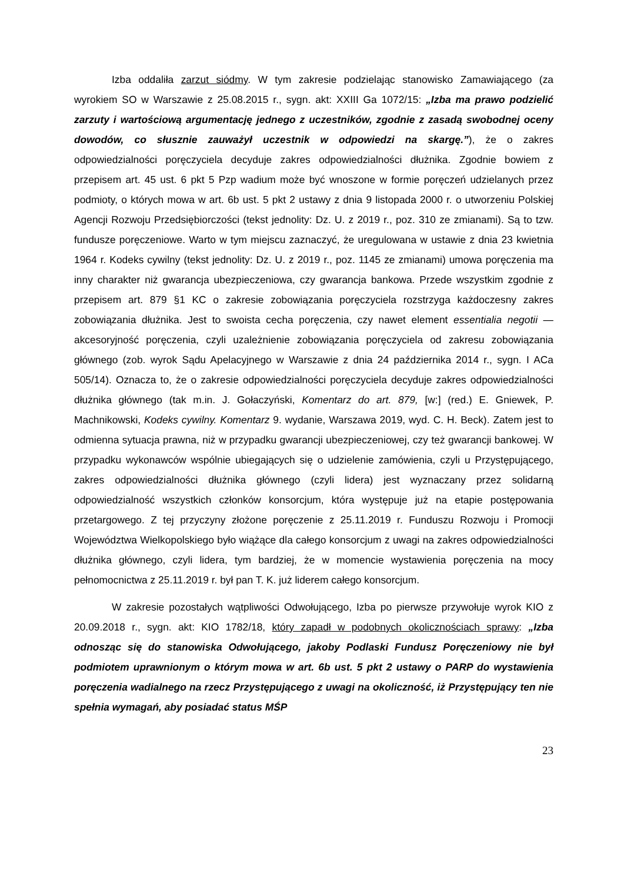Izba oddaliła zarzut siódmy. W tym zakresie podzielając stanowisko Zamawiającego (za wyrokiem SO w Warszawie z 25.08.2015 r., sygn. akt: XXIII Ga 1072/15: „Izba ma prawo podzielić zarzuty i wartościową argumentację jednego z uczestników, zgodnie z zasadą swobodnej oceny dowodów, co słusznie zauważył uczestnik w odpowiedzi na skargę.”), że o zakres odpowiedzialności poręczyciela decyduje zakres odpowiedzialności dłużnika. Zgodnie bowiem z przepisem art. 45 ust. 6 pkt 5 Pzp wadium może być wnoszone w formie poręczeń udzielanych przez podmioty, o których mowa w art. 6b ust. 5 pkt 2 ustawy z dnia 9 listopada 2000 r. o utworzeniu Polskiej Agencji Rozwoju Przedsiębiorczości (tekst jednolity: Dz. U. z 2019 r., poz. 310 ze zmianami). Są to tzw. fundusze poręczeniowe. Warto w tym miejscu zaznaczyć, że uregulowana w ustawie z dnia 23 kwietnia 1964 r. Kodeks cywilny (tekst jednolity: Dz. U. z 2019 r., poz. 1145 ze zmianami) umowa poręczenia ma inny charakter niż gwarancja ubezpieczeniowa, czy gwarancja bankowa. Przede wszystkim zgodnie z przepisem art. 879 §1 KC o zakresie zobowiązania poręczyciela rozstrzyga każdoczesny zakres zobowiązania dłużnika. Jest to swoista cecha poręczenia, czy nawet element essentialia negotii — akcesoryjność poręczenia, czyli uzależnienie zobowiązania poręczyciela od zakresu zobowiązania głównego (zob. wyrok Sądu Apelacyjnego w Warszawie z dnia 24 października 2014 r., sygn. I ACa 505/14). Oznacza to, że o zakresie odpowiedzialności poręczyciela decyduje zakres odpowiedzialności dłużnika głównego (tak m.in. J. Gołaczyński, Komentarz do art. 879, [w:] (red.) E. Gniewek, P. Machnikowski, Kodeks cywilny. Komentarz 9. wydanie, Warszawa 2019, wyd. C. H. Beck). Zatem jest to odmienna sytuacja prawna, niż w przypadku gwarancji ubezpieczeniowej, czy też gwarancji bankowej. W przypadku wykonawców wspólnie ubiegających się o udzielenie zamówienia, czyli u Przystępującego, zakres odpowiedzialności dłużnika głównego (czyli lidera) jest wyznaczany przez solidarną odpowiedzialność wszystkich członków konsorcjum, która występuje już na etapie postępowania przetargowego. Z tej przyczyny złożone poręczenie z 25.11.2019 r. Funduszu Rozwoju i Promocji Województwa Wielkopolskiego było wiążące dla całego konsorcjum z uwagi na zakres odpowiedzialności dłużnika głównego, czyli lidera, tym bardziej, że w momencie wystawienia poręczenia na mocy pełnomocnictwa z 25.11.2019 r. był pan T. K. już liderem całego konsorcjum.
W zakresie pozostałych wątpliwości Odwołującego, Izba po pierwsze przywołuje wyrok KIO z 20.09.2018 r., sygn. akt: KIO 1782/18, który zapadł w podobnych okolicznościach sprawy: „Izba odnosząc się do stanowiska Odwołującego, jakoby Podlaski Fundusz Poręczeniowy nie był podmiotem uprawnionym o którym mowa w art. 6b ust. 5 pkt 2 ustawy o PARP do wystawienia poręczenia wadialnego na rzecz Przystępującego z uwagi na okoliczność, iż Przystępujący ten nie spełnia wymagań, aby posiadać status MŚP
23